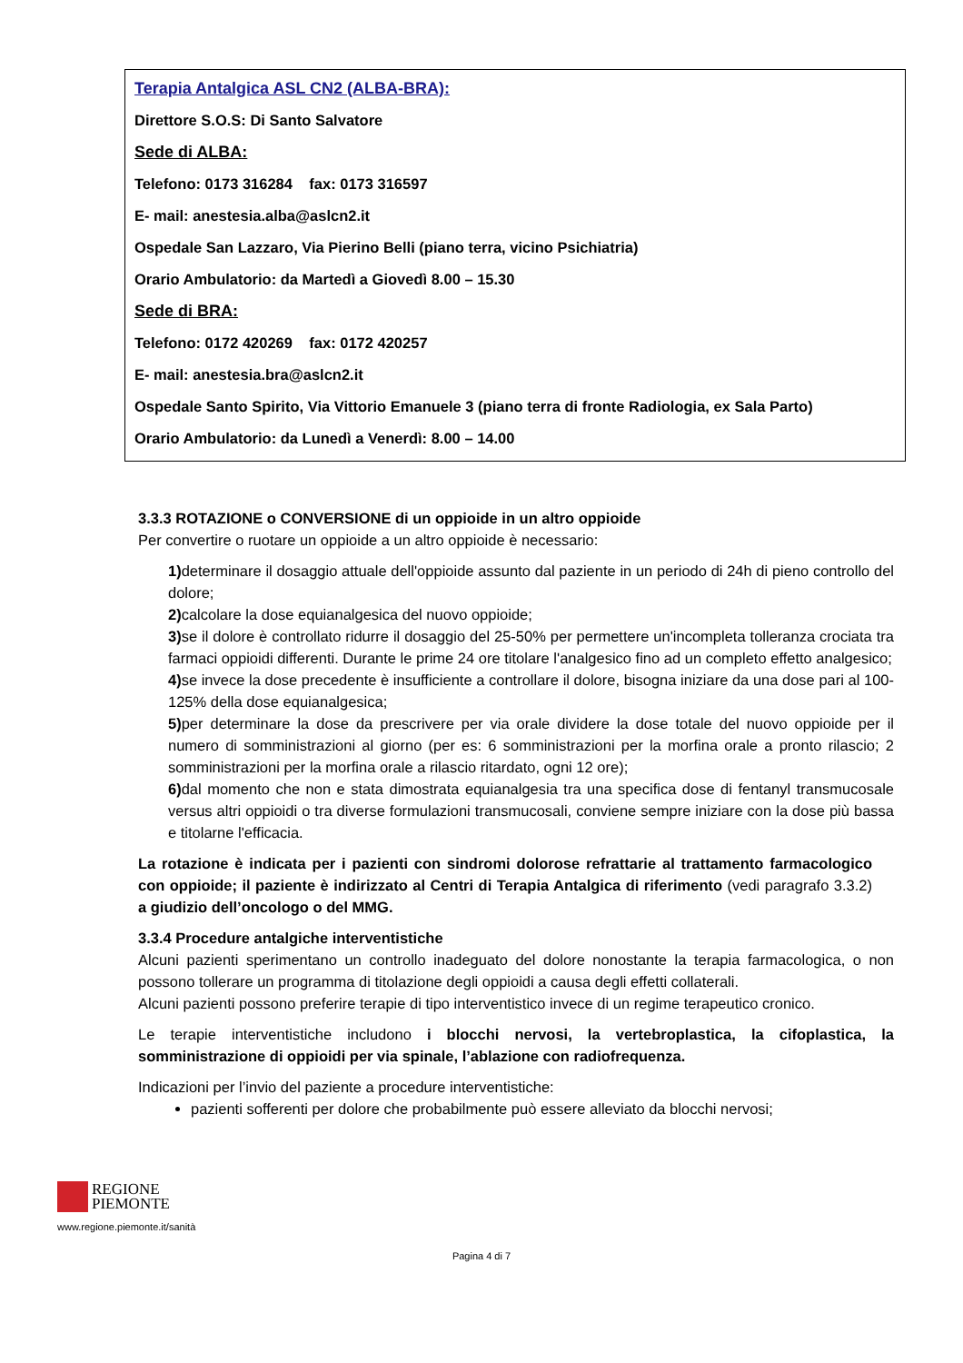Terapia Antalgica ASL CN2 (ALBA-BRA):
Direttore S.O.S: Di Santo Salvatore
Sede di ALBA:
Telefono: 0173 316284 fax: 0173 316597
E- mail: anestesia.alba@aslcn2.it
Ospedale San Lazzaro, Via Pierino Belli (piano terra, vicino Psichiatria)
Orario Ambulatorio: da Martedì a Giovedì 8.00 – 15.30
Sede di BRA:
Telefono: 0172 420269 fax: 0172 420257
E- mail: anestesia.bra@aslcn2.it
Ospedale Santo Spirito, Via Vittorio Emanuele 3 (piano terra di fronte Radiologia, ex Sala Parto)
Orario Ambulatorio: da Lunedì a Venerdì: 8.00 – 14.00
3.3.3 ROTAZIONE o CONVERSIONE di un oppioide in un altro oppioide
Per convertire o ruotare un oppioide a un altro oppioide è necessario:
1) determinare il dosaggio attuale dell'oppioide assunto dal paziente in un periodo di 24h di pieno controllo del dolore;
2) calcolare la dose equianalgesica del nuovo oppioide;
3) se il dolore è controllato ridurre il dosaggio del 25-50% per permettere un'incompleta tolleranza crociata tra farmaci oppioidi differenti. Durante le prime 24 ore titolare l'analgesico fino ad un completo effetto analgesico;
4) se invece la dose precedente è insufficiente a controllare il dolore, bisogna iniziare da una dose pari al 100-125% della dose equianalgesica;
5) per determinare la dose da prescrivere per via orale dividere la dose totale del nuovo oppioide per il numero di somministrazioni al giorno (per es: 6 somministrazioni per la morfina orale a pronto rilascio; 2 somministrazioni per la morfina orale a rilascio ritardato, ogni 12 ore);
6) dal momento che non e stata dimostrata equianalgesia tra una specifica dose di fentanyl transmucosale versus altri oppioidi o tra diverse formulazioni transmucosali, conviene sempre iniziare con la dose più bassa e titolarne l'efficacia.
La rotazione è indicata per i pazienti con sindromi dolorose refrattarie al trattamento farmacologico con oppioide; il paziente è indirizzato al Centri di Terapia Antalgica di riferimento (vedi paragrafo 3.3.2) a giudizio dell’oncologo o del MMG.
3.3.4 Procedure antalgiche interventistiche
Alcuni pazienti sperimentano un controllo inadeguato del dolore nonostante la terapia farmacologica, o non possono tollerare un programma di titolazione degli oppioidi a causa degli effetti collaterali.
Alcuni pazienti possono preferire terapie di tipo interventistico invece di un regime terapeutico cronico.
Le terapie interventistiche includono i blocchi nervosi, la vertebroplastica, la cifoplastica, la somministrazione di oppioidi per via spinale, l’ablazione con radiofrequenza.
Indicazioni per l’invio del paziente a procedure interventistiche:
pazienti sofferenti per dolore che probabilmente può essere alleviato da blocchi nervosi;
REGIONE
PIEMONTE
www.regione.piemonte.it/sanità
Pagina 4 di 7